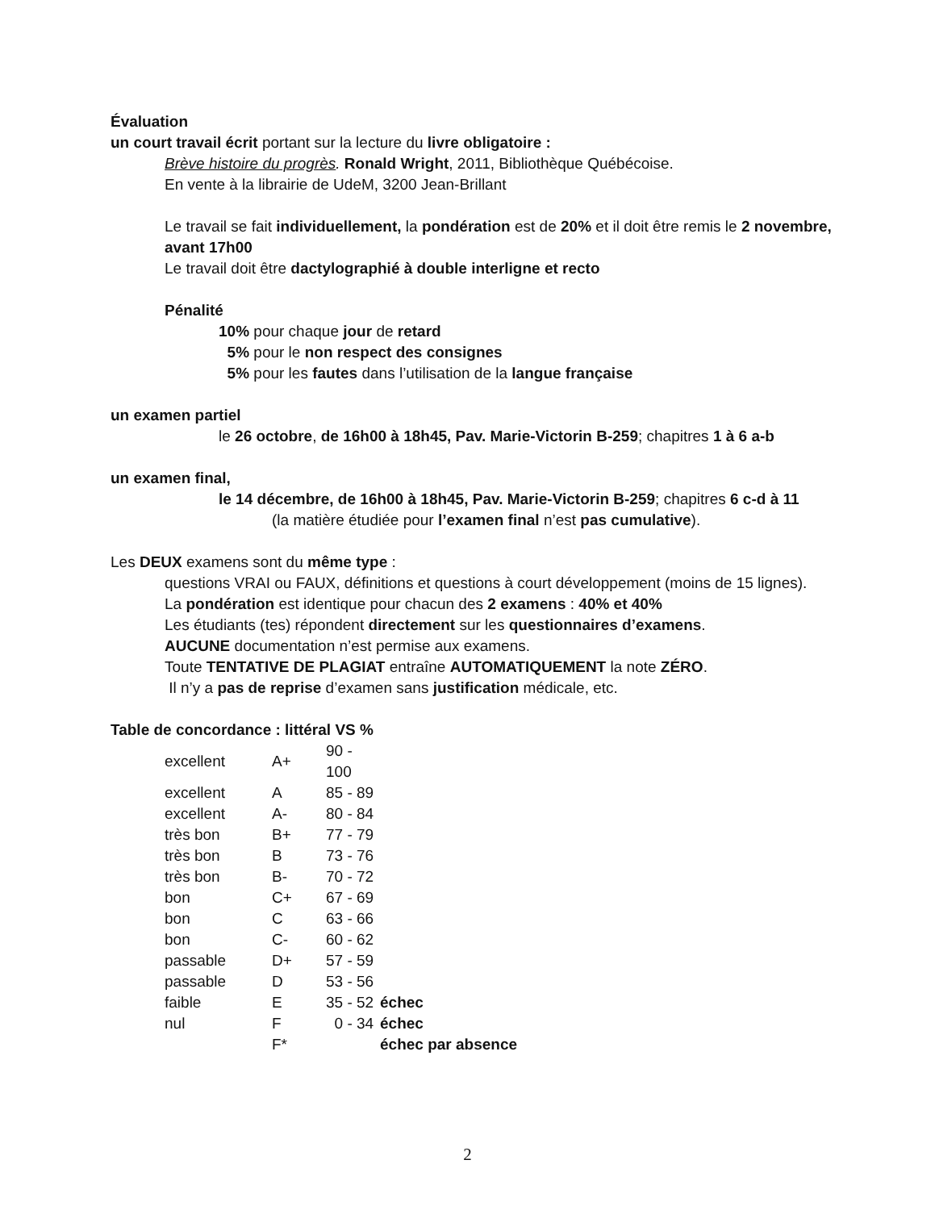Évaluation
un court travail écrit portant sur la lecture du livre obligatoire :
Brève histoire du progrès. Ronald Wright, 2011, Bibliothèque Québécoise.
En vente à la librairie de UdeM, 3200 Jean-Brillant
Le travail se fait individuellement, la pondération est de 20% et il doit être remis le 2 novembre, avant 17h00
Le travail doit être dactylographié à double interligne et recto
Pénalité
10% pour chaque jour de retard
5% pour le non respect des consignes
5% pour les fautes dans l’utilisation de la langue française
un examen partiel
le 26 octobre, de 16h00 à 18h45, Pav. Marie-Victorin B-259; chapitres 1 à 6 a-b
un examen final,
le 14 décembre, de 16h00 à 18h45, Pav. Marie-Victorin B-259; chapitres 6 c-d à 11
(la matière étudiée pour l’examen final n’est pas cumulative).
Les DEUX examens sont du même type :
questions VRAI ou FAUX, définitions et questions à court développement (moins de 15 lignes).
La pondération est identique pour chacun des 2 examens : 40% et 40%
Les étudiants (tes) répondent directement sur les questionnaires d’examens.
AUCUNE documentation n’est permise aux examens.
Toute TENTATIVE DE PLAGIAT entraîne AUTOMATIQUEMENT la note ZÉRO.
Il n’y a pas de reprise d’examen sans justification médicale, etc.
Table de concordance : littéral VS %
| excellent | A+ | 90 - 100 | |
| excellent | A | 85 - 89 | |
| excellent | A- | 80 - 84 | |
| très bon | B+ | 77 - 79 | |
| très bon | B | 73 - 76 | |
| très bon | B- | 70 - 72 | |
| bon | C+ | 67 - 69 | |
| bon | C | 63 - 66 | |
| bon | C- | 60 - 62 | |
| passable | D+ | 57 - 59 | |
| passable | D | 53 - 56 | |
| faible | E | 35 - 52 | échec |
| nul | F | 0 - 34 | échec |
| | F* | | échec par absence |
2